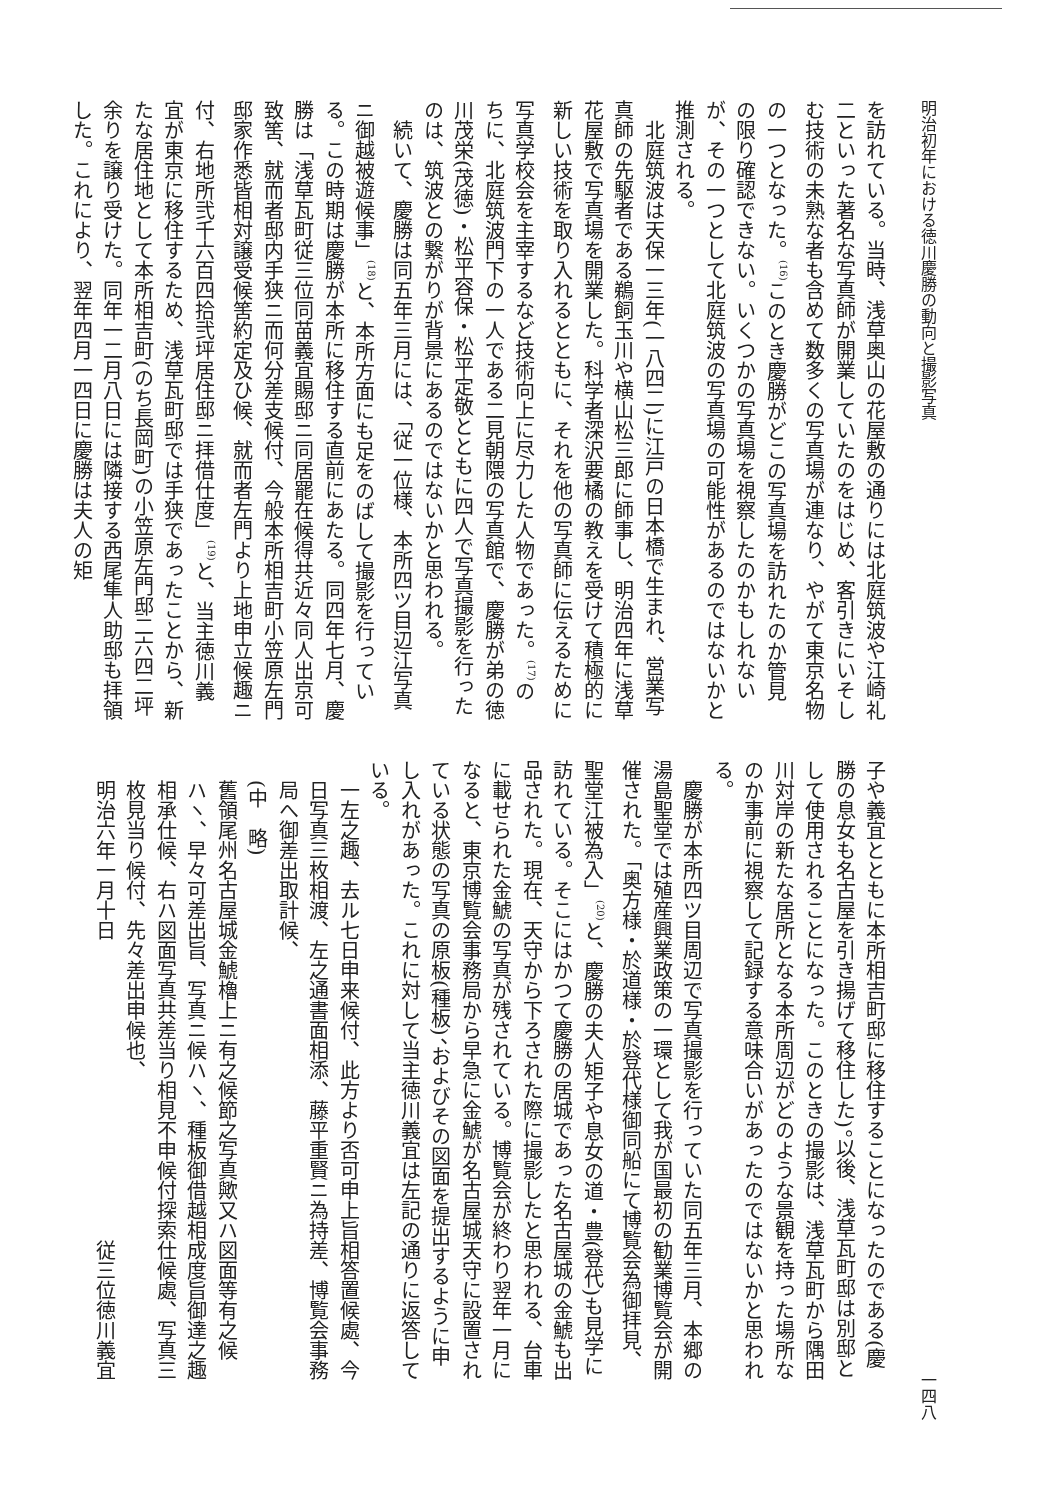明治初年における徳川慶勝の動向と撮影写真 一四八
を訪れている。当時、浅草奥山の花屋敷の通りには北庭筑波や江崎礼二といった著名な写真師が開業していたのをはじめ、客引きにいそしむ技術の未熟な者も含めて数多くの写真場が連なり、やがて東京名物の一つとなった。<sup>(16)</sup>このとき慶勝がどこの写真場を訪れたのか管見の限り確認できない。いくつかの写真場を視察したのかもしれないが、その一つとして北庭筑波の写真場の可能性があるのではないかと推測される。
北庭筑波は天保一三年(一八四二)に江戸の日本橋で生まれ、営業写真師の先駆者である鵜飼玉川や横山松三郎に師事し、明治四年に浅草花屋敷で写真場を開業した。科学者深沢要橘の教えを受けて積極的に新しい技術を取り入れるとともに、それを他の写真師に伝えるために写真学校会を主宰するなど技術向上に尽力した人物であった。<sup>(17)</sup>のちに、北庭筑波門下の一人である二見朝隈の写真館で、慶勝が弟の徳川茂栄(茂徳)・松平容保・松平定敬とともに四人で写真撮影を行ったのは、筑波との繋がりが背景にあるのではないかと思われる。
続いて、慶勝は同五年三月には、「従一位様、本所四ツ目辺江写真ニ御越被遊候事」<sup>(18)</sup>と、本所方面にも足をのばして撮影を行っている。この時期は慶勝が本所に移住する直前にあたる。同四年七月、慶勝は「浅草瓦町従三位同苗義宜賜邸ニ同居罷在候得共近々同人出京可致筈、就而者邸内手狭ニ而何分差支候付、今般本所相吉町小笠原左門邸家作悉皆相対譲受候筈約定及ひ候、就而者左門より上地申立候趣ニ付、右地所弐千六百四拾弐坪居住邸ニ拝借仕度」<sup>(19)</sup>と、当主徳川義宜が東京に移住するため、浅草瓦町邸では手狭であったことから、新たな居住地として本所相吉町(のち長岡町)の小笠原左門邸二六四二坪余りを譲り受けた。同年一二月八日には隣接する西尾隼人助邸も拝領した。これにより、翌年四月一四日に慶勝は夫人の矩
子や義宜とともに本所相吉町邸に移住することになったのである(慶勝の息女も名古屋を引き揚げて移住した)。以後、浅草瓦町邸は別邸として使用されることになった。このときの撮影は、浅草瓦町から隅田川対岸の新たな居所となる本所周辺がどのような景観を持った場所なのか事前に視察して記録する意味合いがあったのではないかと思われる。
慶勝が本所四ツ目周辺で写真撮影を行っていた同五年三月、本郷の湯島聖堂では殖産興業政策の一環として我が国最初の勧業博覧会が開催された。「奥方様・於道様・於登代様御同船にて博覧会為御拝見、聖堂江被為入」<sup>(20)</sup>と、慶勝の夫人矩子や息女の道・豊(登代)も見学に訪れている。そこにはかつて慶勝の居城であった名古屋城の金鯱も出品された。現在、天守から下ろされた際に撮影したと思われる、台車に載せられた金鯱の写真が残されている。博覧会が終わり翌年一月になると、東京博覧会事務局から早急に金鯱が名古屋城天守に設置されている状態の写真の原板(種板)、およびその図面を提出するように申し入れがあった。これに対して当主徳川義宜は左記の通りに返答している。
一左之趣、去ル七日申来候付、此方より否可申上旨相答置候處、今日写真三枚相渡、左之通書面相添、藤平重賢ニ為持差、博覧会事務局へ御差出取計候、
(中　略)
舊領尾州名古屋城金鯱櫓上ニ有之候節之写真歟又ハ図面等有之候ハヽ、早々可差出旨、写真ニ候ハヽ、種板御借越相成度旨御達之趣相承仕候、右ハ図面写真共差当り相見不申候付探索仕候處、写真三枚見当り候付、先々差出申候也、
明治六年一月十日 従三位徳川義宜